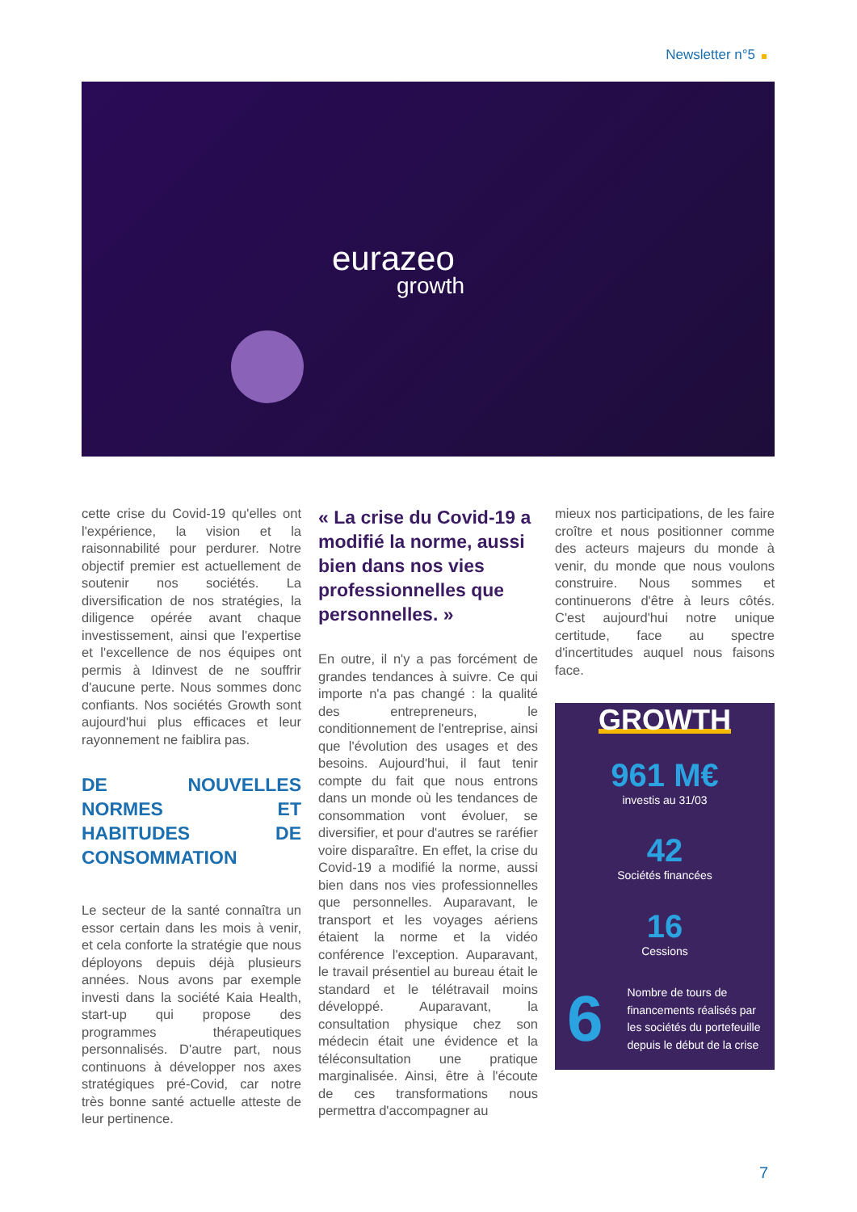Newsletter n°5
eurazeo
growth
cette crise du Covid-19 qu'elles ont l'expérience, la vision et la raisonnabilité pour perdurer. Notre objectif premier est actuellement de soutenir nos sociétés. La diversification de nos stratégies, la diligence opérée avant chaque investissement, ainsi que l'expertise et l'excellence de nos équipes ont permis à Idinvest de ne souffrir d'aucune perte. Nous sommes donc confiants. Nos sociétés Growth sont aujourd'hui plus efficaces et leur rayonnement ne faiblira pas.
DE NOUVELLES NORMES ET HABITUDES DE CONSOMMATION
Le secteur de la santé connaîtra un essor certain dans les mois à venir, et cela conforte la stratégie que nous déployons depuis déjà plusieurs années. Nous avons par exemple investi dans la société Kaia Health, start-up qui propose des programmes thérapeutiques personnalisés. D'autre part, nous continuons à développer nos axes stratégiques pré-Covid, car notre très bonne santé actuelle atteste de leur pertinence.
« La crise du Covid-19 a modifié la norme, aussi bien dans nos vies professionnelles que personnelles. »
En outre, il n'y a pas forcément de grandes tendances à suivre. Ce qui importe n'a pas changé : la qualité des entrepreneurs, le conditionnement de l'entreprise, ainsi que l'évolution des usages et des besoins. Aujourd'hui, il faut tenir compte du fait que nous entrons dans un monde où les tendances de consommation vont évoluer, se diversifier, et pour d'autres se raréfier voire disparaître. En effet, la crise du Covid-19 a modifié la norme, aussi bien dans nos vies professionnelles que personnelles. Auparavant, le transport et les voyages aériens étaient la norme et la vidéo conférence l'exception. Auparavant, le travail présentiel au bureau était le standard et le télétravail moins développé. Auparavant, la consultation physique chez son médecin était une évidence et la téléconsultation une pratique marginalisée. Ainsi, être à l'écoute de ces transformations nous permettra d'accompagner au
mieux nos participations, de les faire croître et nous positionner comme des acteurs majeurs du monde à venir, du monde que nous voulons construire. Nous sommes et continuerons d'être à leurs côtés. C'est aujourd'hui notre unique certitude, face au spectre d'incertitudes auquel nous faisons face.
GROWTH
961 M€
investis au 31/03
42
Sociétés financées
16
Cessions
6
Nombre de tours de financements réalisés par les sociétés du portefeuille depuis le début de la crise
7